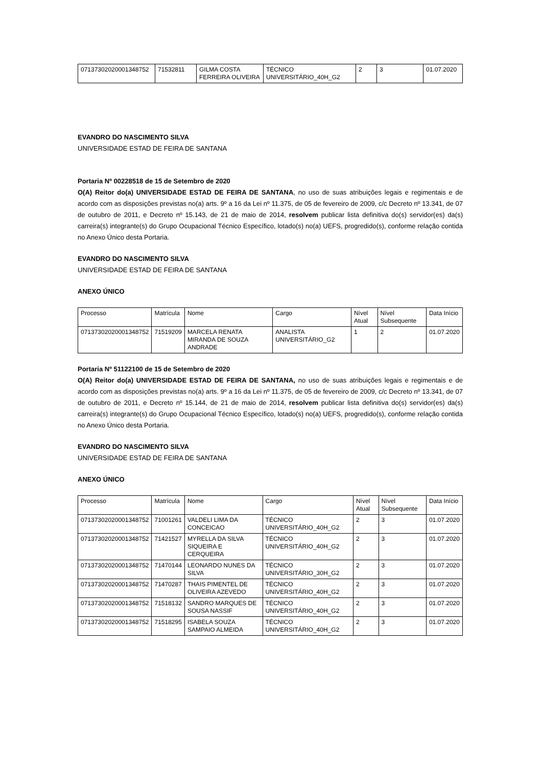| 07137302020001348752 | 71532811 | GILMA COSTA FERREIRA OLIVEIRA | TÉCNICO UNIVERSITÁRIO_40H_G2 | 2 | 3 | 01.07.2020 |
EVANDRO DO NASCIMENTO SILVA
UNIVERSIDADE ESTAD DE FEIRA DE SANTANA
Portaria Nº 00228518 de 15 de Setembro de 2020
O(A) Reitor do(a) UNIVERSIDADE ESTAD DE FEIRA DE SANTANA, no uso de suas atribuições legais e regimentais e de acordo com as disposições previstas no(a) arts. 9º a 16 da Lei nº 11.375, de 05 de fevereiro de 2009, c/c Decreto nº 13.341, de 07 de outubro de 2011, e Decreto nº 15.143, de 21 de maio de 2014, resolvem publicar lista definitiva do(s) servidor(es) da(s) carreira(s) integrante(s) do Grupo Ocupacional Técnico Específico, lotado(s) no(a) UEFS, progredido(s), conforme relação contida no Anexo Único desta Portaria.
EVANDRO DO NASCIMENTO SILVA
UNIVERSIDADE ESTAD DE FEIRA DE SANTANA
ANEXO ÚNICO
| Processo | Matrícula | Nome | Cargo | Nível Atual | Nível Subsequente | Data Início |
| --- | --- | --- | --- | --- | --- | --- |
| 07137302020001348752 | 71519209 | MARCELA RENATA MIRANDA DE SOUZA ANDRADE | ANALISTA UNIVERSITÁRIO_G2 | 1 | 2 | 01.07.2020 |
Portaria Nº 51122100 de 15 de Setembro de 2020
O(A) Reitor do(a) UNIVERSIDADE ESTAD DE FEIRA DE SANTANA, no uso de suas atribuições legais e regimentais e de acordo com as disposições previstas no(a) arts. 9º a 16 da Lei nº 11.375, de 05 de fevereiro de 2009, c/c Decreto nº 13.341, de 07 de outubro de 2011, e Decreto nº 15.144, de 21 de maio de 2014, resolvem publicar lista definitiva do(s) servidor(es) da(s) carreira(s) integrante(s) do Grupo Ocupacional Técnico Específico, lotado(s) no(a) UEFS, progredido(s), conforme relação contida no Anexo Único desta Portaria.
EVANDRO DO NASCIMENTO SILVA
UNIVERSIDADE ESTAD DE FEIRA DE SANTANA
ANEXO ÚNICO
| Processo | Matrícula | Nome | Cargo | Nível Atual | Nível Subsequente | Data Início |
| --- | --- | --- | --- | --- | --- | --- |
| 07137302020001348752 | 71001261 | VALDELI LIMA DA CONCEICAO | TÉCNICO UNIVERSITÁRIO_40H_G2 | 2 | 3 | 01.07.2020 |
| 07137302020001348752 | 71421527 | MYRELLA DA SILVA SIQUEIRA E CERQUEIRA | TÉCNICO UNIVERSITÁRIO_40H_G2 | 2 | 3 | 01.07.2020 |
| 07137302020001348752 | 71470144 | LEONARDO NUNES DA SILVA | TÉCNICO UNIVERSITÁRIO_30H_G2 | 2 | 3 | 01.07.2020 |
| 07137302020001348752 | 71470287 | THAIS PIMENTEL DE OLIVEIRA AZEVEDO | TÉCNICO UNIVERSITÁRIO_40H_G2 | 2 | 3 | 01.07.2020 |
| 07137302020001348752 | 71518132 | SANDRO MARQUES DE SOUSA NASSIF | TÉCNICO UNIVERSITÁRIO_40H_G2 | 2 | 3 | 01.07.2020 |
| 07137302020001348752 | 71518295 | ISABELA SOUZA SAMPAIO ALMEIDA | TÉCNICO UNIVERSITÁRIO_40H_G2 | 2 | 3 | 01.07.2020 |